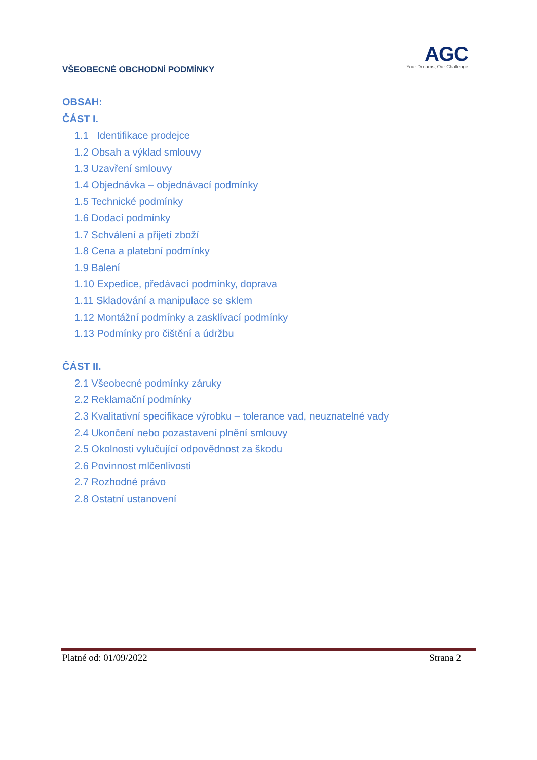VŠEOBECNÉ OBCHODNÍ PODMÍNKY
AGC
Your Dreams, Our Challenge
OBSAH:
ČÁST I.
1.1 Identifikace prodejce
1.2 Obsah a výklad smlouvy
1.3 Uzavření smlouvy
1.4 Objednávka – objednávací podmínky
1.5 Technické podmínky
1.6 Dodací podmínky
1.7 Schválení a přijetí zboží
1.8 Cena a platební podmínky
1.9 Balení
1.10 Expedice, předávací podmínky, doprava
1.11 Skladování a manipulace se sklem
1.12 Montážní podmínky a zasklívací podmínky
1.13 Podmínky pro čištění a údržbu
ČÁST II.
2.1 Všeobecné podmínky záruky
2.2 Reklamační podmínky
2.3 Kvalitativní specifikace výrobku – tolerance vad, neuznatelné vady
2.4 Ukončení nebo pozastavení plnění smlouvy
2.5 Okolnosti vylučující odpovědnost za škodu
2.6 Povinnost mlčenlivosti
2.7 Rozhodné právo
2.8 Ostatní ustanovení
Platné od: 01/09/2022 Strana 2